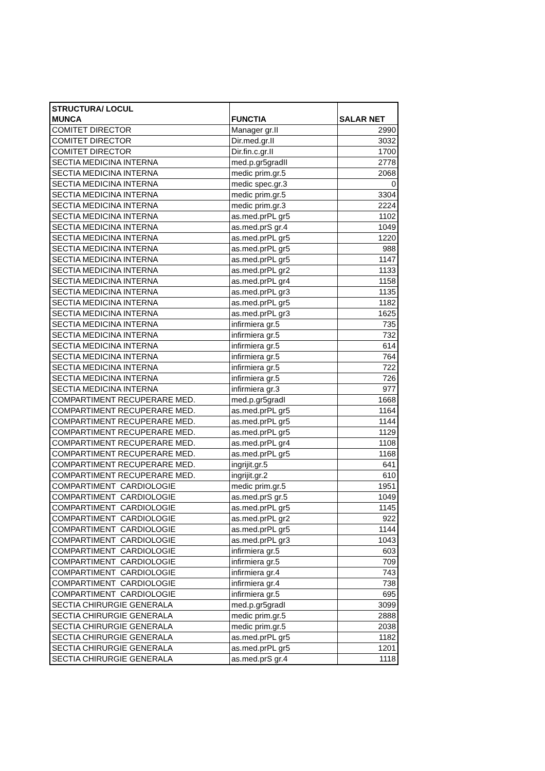| STRUCTURA/ LOCUL MUNCA | FUNCTIA | SALAR NET |
| --- | --- | --- |
| COMITET DIRECTOR | Manager gr.II | 2990 |
| COMITET DIRECTOR | Dir.med.gr.II | 3032 |
| COMITET DIRECTOR | Dir.fin.c.gr.II | 1700 |
| SECTIA MEDICINA INTERNA | med.p.gr5gradII | 2778 |
| SECTIA MEDICINA INTERNA | medic prim.gr.5 | 2068 |
| SECTIA MEDICINA INTERNA | medic spec.gr.3 | 0 |
| SECTIA MEDICINA INTERNA | medic prim.gr.5 | 3304 |
| SECTIA MEDICINA INTERNA | medic prim.gr.3 | 2224 |
| SECTIA MEDICINA INTERNA | as.med.prPL gr5 | 1102 |
| SECTIA MEDICINA INTERNA | as.med.prS gr.4 | 1049 |
| SECTIA MEDICINA INTERNA | as.med.prPL gr5 | 1220 |
| SECTIA MEDICINA INTERNA | as.med.prPL gr5 | 988 |
| SECTIA MEDICINA INTERNA | as.med.prPL gr5 | 1147 |
| SECTIA MEDICINA INTERNA | as.med.prPL gr2 | 1133 |
| SECTIA MEDICINA INTERNA | as.med.prPL gr4 | 1158 |
| SECTIA MEDICINA INTERNA | as.med.prPL gr3 | 1135 |
| SECTIA MEDICINA INTERNA | as.med.prPL gr5 | 1182 |
| SECTIA MEDICINA INTERNA | as.med.prPL gr3 | 1625 |
| SECTIA MEDICINA INTERNA | infirmiera gr.5 | 735 |
| SECTIA MEDICINA INTERNA | infirmiera gr.5 | 732 |
| SECTIA MEDICINA INTERNA | infirmiera gr.5 | 614 |
| SECTIA MEDICINA INTERNA | infirmiera gr.5 | 764 |
| SECTIA MEDICINA INTERNA | infirmiera gr.5 | 722 |
| SECTIA MEDICINA INTERNA | infirmiera gr.5 | 726 |
| SECTIA MEDICINA INTERNA | infirmiera gr.3 | 977 |
| COMPARTIMENT RECUPERARE MED. | med.p.gr5gradI | 1668 |
| COMPARTIMENT RECUPERARE MED. | as.med.prPL gr5 | 1164 |
| COMPARTIMENT RECUPERARE MED. | as.med.prPL gr5 | 1144 |
| COMPARTIMENT RECUPERARE MED. | as.med.prPL gr5 | 1129 |
| COMPARTIMENT RECUPERARE MED. | as.med.prPL gr4 | 1108 |
| COMPARTIMENT RECUPERARE MED. | as.med.prPL gr5 | 1168 |
| COMPARTIMENT RECUPERARE MED. | ingrijit.gr.5 | 641 |
| COMPARTIMENT RECUPERARE MED. | ingrijit.gr.2 | 610 |
| COMPARTIMENT CARDIOLOGIE | medic prim.gr.5 | 1951 |
| COMPARTIMENT CARDIOLOGIE | as.med.prS gr.5 | 1049 |
| COMPARTIMENT CARDIOLOGIE | as.med.prPL gr5 | 1145 |
| COMPARTIMENT CARDIOLOGIE | as.med.prPL gr2 | 922 |
| COMPARTIMENT CARDIOLOGIE | as.med.prPL gr5 | 1144 |
| COMPARTIMENT CARDIOLOGIE | as.med.prPL gr3 | 1043 |
| COMPARTIMENT CARDIOLOGIE | infirmiera gr.5 | 603 |
| COMPARTIMENT CARDIOLOGIE | infirmiera gr.5 | 709 |
| COMPARTIMENT CARDIOLOGIE | infirmiera gr.4 | 743 |
| COMPARTIMENT CARDIOLOGIE | infirmiera gr.4 | 738 |
| COMPARTIMENT CARDIOLOGIE | infirmiera gr.5 | 695 |
| SECTIA CHIRURGIE GENERALA | med.p.gr5gradI | 3099 |
| SECTIA CHIRURGIE GENERALA | medic prim.gr.5 | 2888 |
| SECTIA CHIRURGIE GENERALA | medic prim.gr.5 | 2038 |
| SECTIA CHIRURGIE GENERALA | as.med.prPL gr5 | 1182 |
| SECTIA CHIRURGIE GENERALA | as.med.prPL gr5 | 1201 |
| SECTIA CHIRURGIE GENERALA | as.med.prS gr.4 | 1118 |